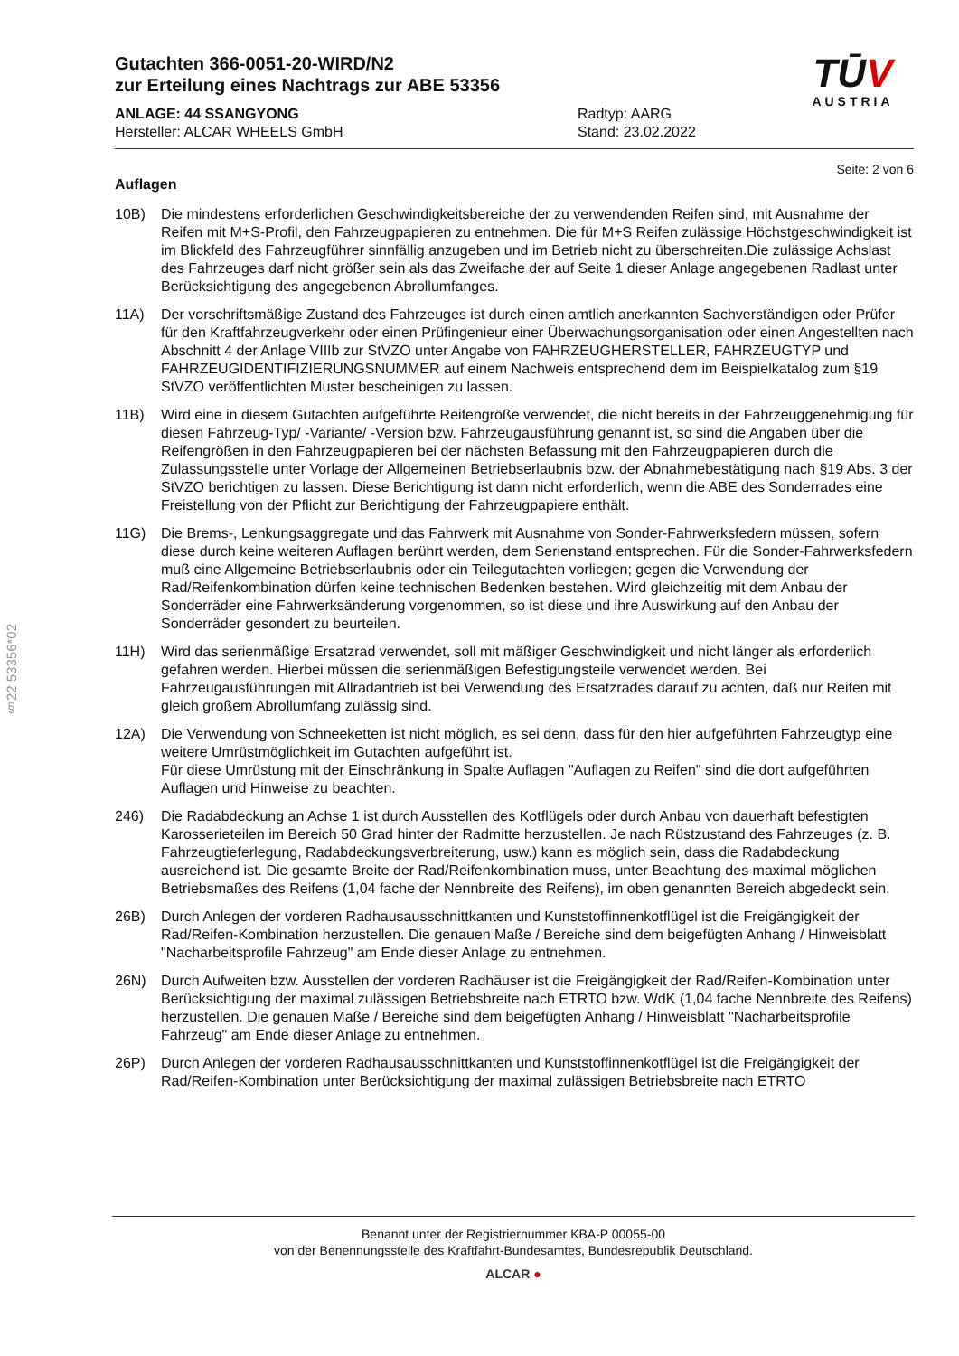§22 53356*02
Gutachten 366-0051-20-WIRD/N2
zur Erteilung eines Nachtrags zur ABE 53356
ANLAGE: 44 SSANGYONG
Hersteller: ALCAR WHEELS GmbH
Radtyp: AARG
Stand: 23.02.2022
TŪV
AUSTRIA
Seite: 2 von 6
Auflagen
10B) Die mindestens erforderlichen Geschwindigkeitsbereiche der zu verwendenden Reifen sind, mit Ausnahme der Reifen mit M+S-Profil, den Fahrzeugpapieren zu entnehmen. Die für M+S Reifen zulässige Höchstgeschwindigkeit ist im Blickfeld des Fahrzeugführer sinnfällig anzugeben und im Betrieb nicht zu überschreiten.Die zulässige Achslast des Fahrzeuges darf nicht größer sein als das Zweifache der auf Seite 1 dieser Anlage angegebenen Radlast unter Berücksichtigung des angegebenen Abrollumfanges.
11A) Der vorschriftsmäßige Zustand des Fahrzeuges ist durch einen amtlich anerkannten Sachverständigen oder Prüfer für den Kraftfahrzeugverkehr oder einen Prüfingenieur einer Überwachungsorganisation oder einen Angestellten nach Abschnitt 4 der Anlage VIIIb zur StVZO unter Angabe von FAHRZEUGHERSTELLER, FAHRZEUGTYP und FAHRZEUGIDENTIFIZIERUNGSNUMMER auf einem Nachweis entsprechend dem im Beispielkatalog zum §19 StVZO veröffentlichten Muster bescheinigen zu lassen.
11B) Wird eine in diesem Gutachten aufgeführte Reifengröße verwendet, die nicht bereits in der Fahrzeuggenehmigung für diesen Fahrzeug-Typ/ -Variante/ -Version bzw. Fahrzeugausführung genannt ist, so sind die Angaben über die Reifengrößen in den Fahrzeugpapieren bei der nächsten Befassung mit den Fahrzeugpapieren durch die Zulassungsstelle unter Vorlage der Allgemeinen Betriebserlaubnis bzw. der Abnahmebestätigung nach §19 Abs. 3 der StVZO berichtigen zu lassen. Diese Berichtigung ist dann nicht erforderlich, wenn die ABE des Sonderrades eine Freistellung von der Pflicht zur Berichtigung der Fahrzeugpapiere enthält.
11G) Die Brems-, Lenkungsaggregate und das Fahrwerk mit Ausnahme von Sonder-Fahrwerksfedern müssen, sofern diese durch keine weiteren Auflagen berührt werden, dem Serienstand entsprechen. Für die Sonder-Fahrwerksfedern muß eine Allgemeine Betriebserlaubnis oder ein Teilegutachten vorliegen; gegen die Verwendung der Rad/Reifenkombination dürfen keine technischen Bedenken bestehen. Wird gleichzeitig mit dem Anbau der Sonderräder eine Fahrwerksänderung vorgenommen, so ist diese und ihre Auswirkung auf den Anbau der Sonderräder gesondert zu beurteilen.
11H) Wird das serienmäßige Ersatzrad verwendet, soll mit mäßiger Geschwindigkeit und nicht länger als erforderlich gefahren werden. Hierbei müssen die serienmäßigen Befestigungsteile verwendet werden. Bei Fahrzeugausführungen mit Allradantrieb ist bei Verwendung des Ersatzrades darauf zu achten, daß nur Reifen mit gleich großem Abrollumfang zulässig sind.
12A) Die Verwendung von Schneeketten ist nicht möglich, es sei denn, dass für den hier aufgeführten Fahrzeugtyp eine weitere Umrüstmöglichkeit im Gutachten aufgeführt ist.
Für diese Umrüstung mit der Einschränkung in Spalte Auflagen "Auflagen zu Reifen" sind die dort aufgeführten Auflagen und Hinweise zu beachten.
246) Die Radabdeckung an Achse 1 ist durch Ausstellen des Kotflügels oder durch Anbau von dauerhaft befestigten Karosserieteilen im Bereich 50 Grad hinter der Radmitte herzustellen. Je nach Rüstzustand des Fahrzeuges (z. B. Fahrzeugtieferlegung, Radabdeckungsverbreiterung, usw.) kann es möglich sein, dass die Radabdeckung ausreichend ist. Die gesamte Breite der Rad/Reifenkombination muss, unter Beachtung des maximal möglichen Betriebsmaßes des Reifens (1,04 fache der Nennbreite des Reifens), im oben genannten Bereich abgedeckt sein.
26B) Durch Anlegen der vorderen Radhausausschnittkanten und Kunststoffinnenkotflügel ist die Freigängigkeit der Rad/Reifen-Kombination herzustellen. Die genauen Maße / Bereiche sind dem beigefügten Anhang / Hinweisblatt "Nacharbeitsprofile Fahrzeug" am Ende dieser Anlage zu entnehmen.
26N) Durch Aufweiten bzw. Ausstellen der vorderen Radhäuser ist die Freigängigkeit der Rad/Reifen-Kombination unter Berücksichtigung der maximal zulässigen Betriebsbreite nach ETRTO bzw. WdK (1,04 fache Nennbreite des Reifens) herzustellen. Die genauen Maße / Bereiche sind dem beigefügten Anhang / Hinweisblatt "Nacharbeitsprofile Fahrzeug" am Ende dieser Anlage zu entnehmen.
26P) Durch Anlegen der vorderen Radhausausschnittkanten und Kunststoffinnenkotflügel ist die Freigängigkeit der Rad/Reifen-Kombination unter Berücksichtigung der maximal zulässigen Betriebsbreite nach ETRTO
Benannt unter der Registriernummer KBA-P 00055-00
von der Benennungsstelle des Kraftfahrt-Bundesamtes, Bundesrepublik Deutschland.
ALCAR ●